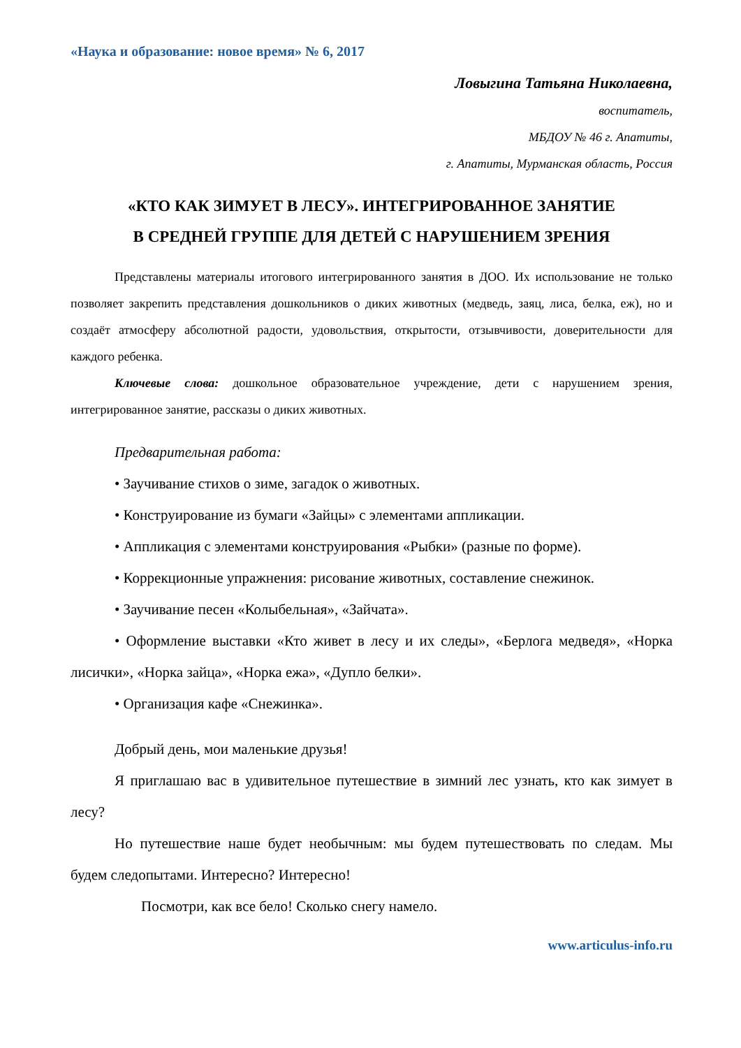«Наука и образование: новое время» № 6, 2017
Ловыгина Татьяна Николаевна,
воспитатель,
МБДОУ № 46 г. Апатиты,
г. Апатиты, Мурманская область, Россия
«КТО КАК ЗИМУЕТ В ЛЕСУ». ИНТЕГРИРОВАННОЕ ЗАНЯТИЕ
В СРЕДНЕЙ ГРУППЕ ДЛЯ ДЕТЕЙ С НАРУШЕНИЕМ ЗРЕНИЯ
Представлены материалы итогового интегрированного занятия в ДОО. Их использование не только позволяет закрепить представления дошкольников о диких животных (медведь, заяц, лиса, белка, еж), но и создаёт атмосферу абсолютной радости, удовольствия, открытости, отзывчивости, доверительности для каждого ребенка.
Ключевые слова: дошкольное образовательное учреждение, дети с нарушением зрения, интегрированное занятие, рассказы о диких животных.
Предварительная работа:
• Заучивание стихов о зиме, загадок о животных.
• Конструирование из бумаги «Зайцы» с элементами аппликации.
• Аппликация с элементами конструирования «Рыбки» (разные по форме).
• Коррекционные упражнения: рисование животных, составление снежинок.
• Заучивание песен «Колыбельная», «Зайчата».
• Оформление выставки «Кто живет в лесу и их следы», «Берлога медведя», «Норка лисички», «Норка зайца», «Норка ежа», «Дупло белки».
• Организация кафе «Снежинка».
Добрый день, мои маленькие друзья!
Я приглашаю вас в удивительное путешествие в зимний лес узнать, кто как зимует в лесу?
Но путешествие наше будет необычным: мы будем путешествовать по следам. Мы будем следопытами. Интересно? Интересно!
Посмотри, как все бело! Сколько снегу намело.
www.articulus-info.ru